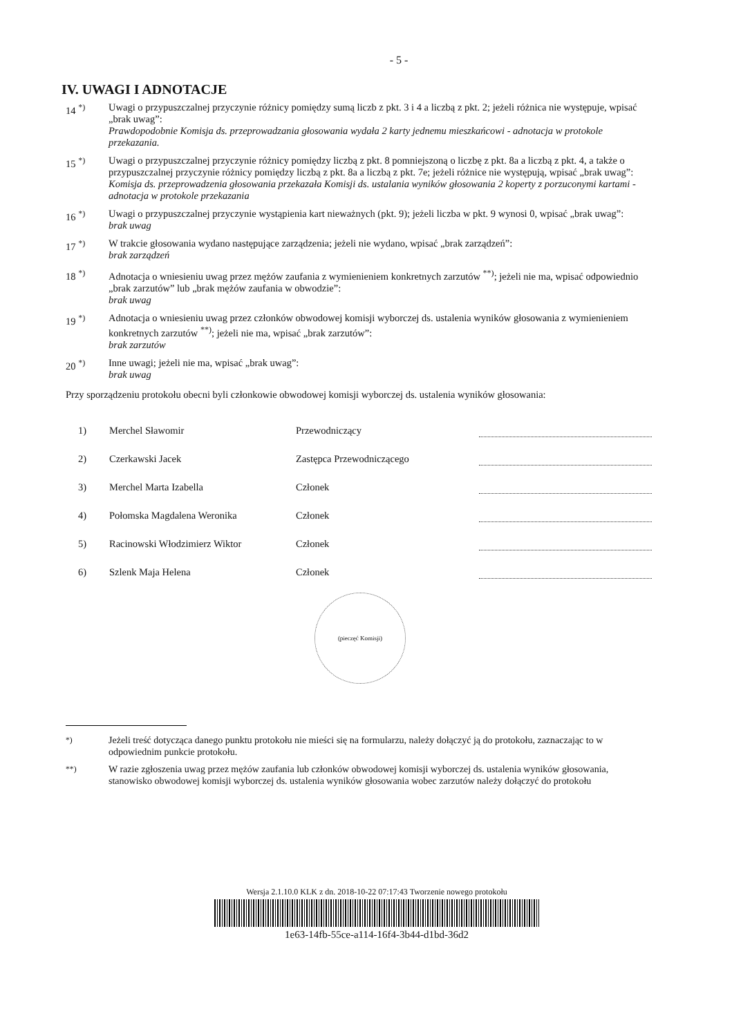- 5 -
IV. UWAGI I ADNOTACJE
14 <sup>*)</sup> Uwagi o przypuszczalnej przyczynie różnicy pomiędzy sumą liczb z pkt. 3 i 4 a liczbą z pkt. 2; jeżeli różnica nie występuje, wpisać „brak uwag”:
Prawdopodobnie Komisja ds. przeprowadzania głosowania wydała 2 karty jednemu mieszkańcowi - adnotacja w protokole przekazania.
15 <sup>*)</sup> Uwagi o przypuszczalnej przyczynie różnicy pomiędzy liczbą z pkt. 8 pomniejszoną o liczbę z pkt. 8a a liczbą z pkt. 4, a także o przypuszczalnej przyczynie różnicy pomiędzy liczbą z pkt. 8a a liczbą z pkt. 7e; jeżeli różnice nie występują, wpisać „brak uwag”:
Komisja ds. przeprowadzenia głosowania przekazała Komisji ds. ustalania wyników głosowania 2 koperty z porzuconymi kartami - adnotacja w protokole przekazania
16 <sup>*)</sup> Uwagi o przypuszczalnej przyczynie wystąpienia kart nieważnych (pkt. 9); jeżeli liczba w pkt. 9 wynosi 0, wpisać „brak uwag”:
brak uwag
17 <sup>*)</sup> W trakcie głosowania wydano następujące zarządzenia; jeżeli nie wydano, wpisać „brak zarządzeń”:
brak zarządzeń
18 <sup>*)</sup> Adnotacja o wniesieniu uwag przez mężów zaufania z wymienieniem konkretnych zarzutów <sup>**)</sup>; jeżeli nie ma, wpisać odpowiednio „brak zarzutów” lub „brak mężów zaufania w obwodzie”:
brak uwag
19 <sup>*)</sup> Adnotacja o wniesieniu uwag przez członków obwodowej komisji wyborczej ds. ustalenia wyników głosowania z wymienieniem konkretnych zarzutów <sup>**)</sup>; jeżeli nie ma, wpisać „brak zarzutów”:
brak zarzutów
20 <sup>*)</sup> Inne uwagi; jeżeli nie ma, wpisać „brak uwag”:
brak uwag
Przy sporządzeniu protokołu obecni byli członkowie obwodowej komisji wyborczej ds. ustalenia wyników głosowania:
| 1) | Merchel Sławomir | Przewodniczący | |
| 2) | Czerkawski Jacek | Zastępca Przewodniczącego | |
| 3) | Merchel Marta Izabella | Członek | |
| 4) | Połomska Magdalena Weronika | Członek | |
| 5) | Racinowski Włodzimierz Wiktor | Członek | |
| 6) | Szlenk Maja Helena | Członek | |
(pieczęć Komisji)
<sup>*)</sup> Jeżeli treść dotycząca danego punktu protokołu nie mieści się na formularzu, należy dołączyć ją do protokołu, zaznaczając to w odpowiednim punkcie protokołu.
<sup>**)</sup> W razie zgłoszenia uwag przez mężów zaufania lub członków obwodowej komisji wyborczej ds. ustalenia wyników głosowania, stanowisko obwodowej komisji wyborczej ds. ustalenia wyników głosowania wobec zarzutów należy dołączyć do protokołu
Wersja 2.1.10.0 KLK z dn. 2018-10-22 07:17:43 Tworzenie nowego protokołu
1e63-14fb-55ce-a114-16f4-3b44-d1bd-36d2